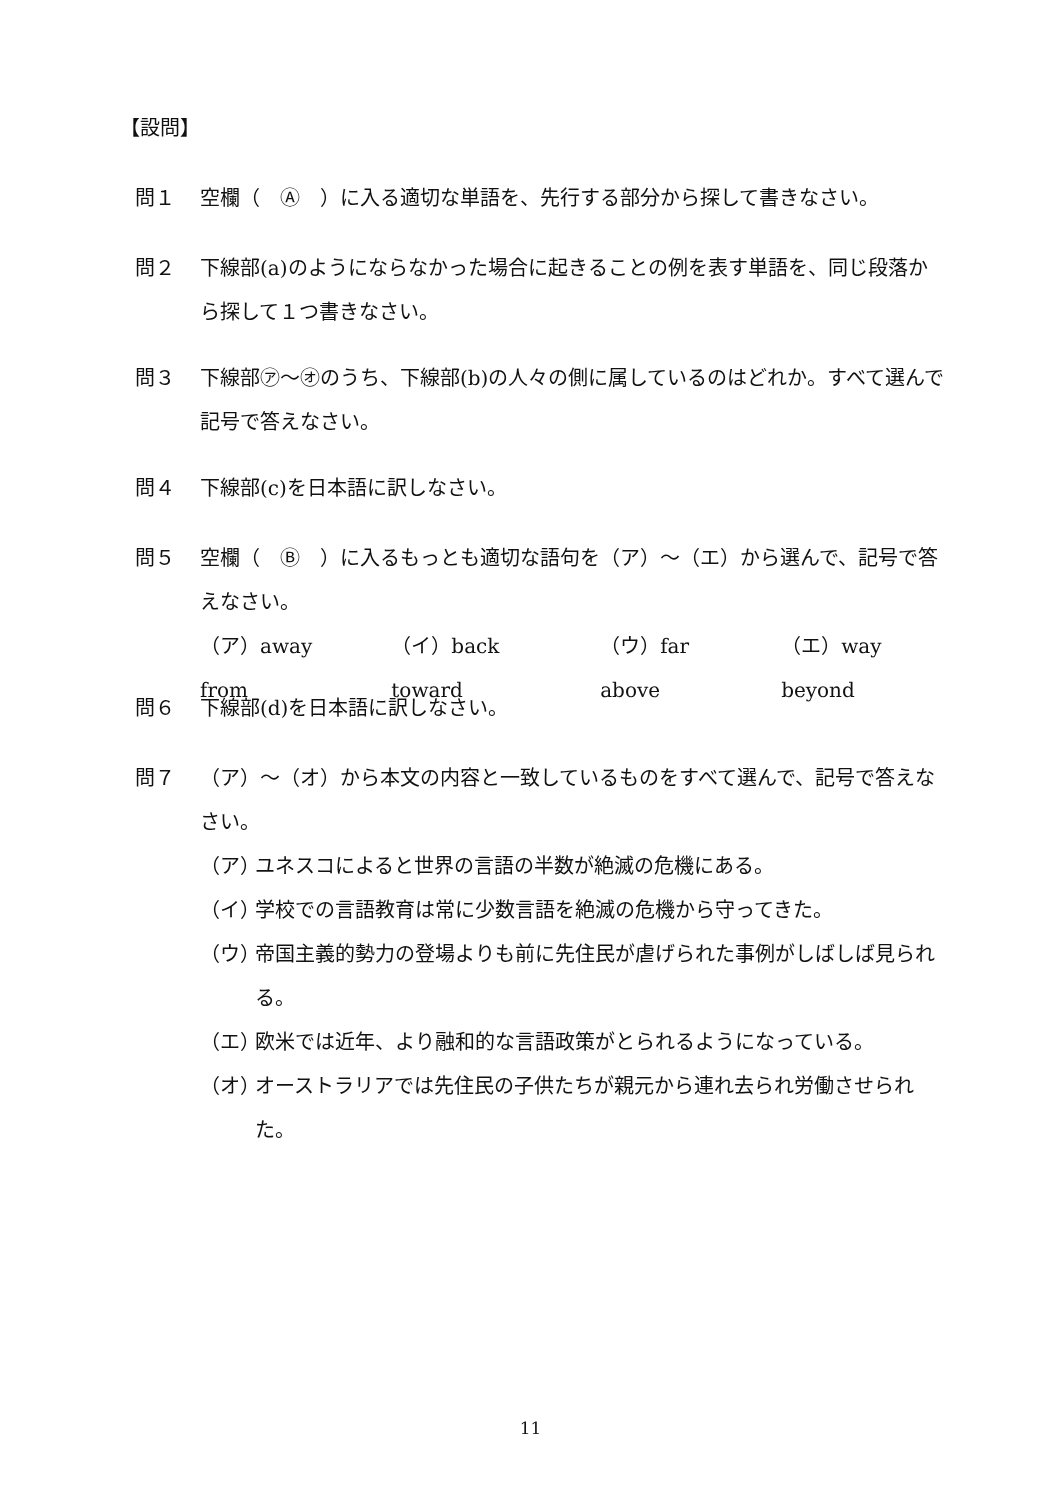【設問】
問１ 空欄（　Ⓐ　）に入る適切な単語を、先行する部分から探して書きなさい。
問２ 下線部(a)のようにならなかった場合に起きることの例を表す単語を、同じ段落から探して１つ書きなさい。
問３ 下線部㋐～㋔のうち、下線部(b)の人々の側に属しているのはどれか。すべて選んで記号で答えなさい。
問４ 下線部(c)を日本語に訳しなさい。
問５ 空欄（　Ⓑ　）に入るもっとも適切な語句を（ア）～（エ）から選んで、記号で答えなさい。
（ア）away from （イ）back toward （ウ）far above （エ）way beyond
問６ 下線部(d)を日本語に訳しなさい。
問７ （ア）～（オ）から本文の内容と一致しているものをすべて選んで、記号で答えなさい。
（ア） ユネスコによると世界の言語の半数が絶滅の危機にある。
（イ） 学校での言語教育は常に少数言語を絶滅の危機から守ってきた。
（ウ） 帝国主義的勢力の登場よりも前に先住民が虐げられた事例がしばしば見られる。
（エ） 欧米では近年、より融和的な言語政策がとられるようになっている。
（オ） オーストラリアでは先住民の子供たちが親元から連れ去られ労働させられた。
11